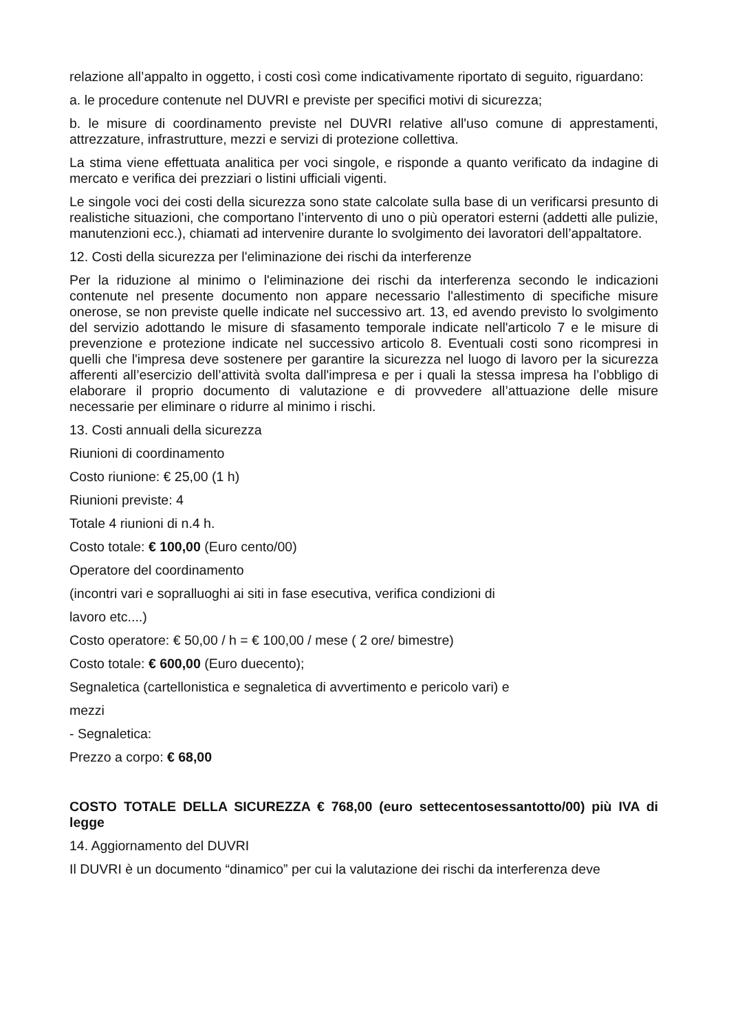relazione all’appalto in oggetto, i costi così come indicativamente riportato di seguito, riguardano:
a. le procedure contenute nel DUVRI e previste per specifici motivi di sicurezza;
b. le misure di coordinamento previste nel DUVRI relative all'uso comune di apprestamenti, attrezzature, infrastrutture, mezzi e servizi di protezione collettiva.
La stima viene effettuata analitica per voci singole, e risponde a quanto verificato da indagine di mercato e verifica dei prezziari o listini ufficiali vigenti.
Le singole voci dei costi della sicurezza sono state calcolate sulla base di un verificarsi presunto di realistiche situazioni, che comportano l’intervento di uno o più operatori esterni (addetti alle pulizie, manutenzioni ecc.), chiamati ad intervenire durante lo svolgimento dei lavoratori dell’appaltatore.
12. Costi della sicurezza per l'eliminazione dei rischi da interferenze
Per la riduzione al minimo o l'eliminazione dei rischi da interferenza secondo le indicazioni contenute nel presente documento non appare necessario l'allestimento di specifiche misure onerose, se non previste quelle indicate nel successivo art. 13, ed avendo previsto lo svolgimento del servizio adottando le misure di sfasamento temporale indicate nell'articolo 7 e le misure di prevenzione e protezione indicate nel successivo articolo 8. Eventuali costi sono ricompresi in quelli che l'impresa deve sostenere per garantire la sicurezza nel luogo di lavoro per la sicurezza afferenti all’esercizio dell’attività svolta dall'impresa e per i quali la stessa impresa ha l’obbligo di elaborare il proprio documento di valutazione e di provvedere all’attuazione delle misure necessarie per eliminare o ridurre al minimo i rischi.
13. Costi annuali della sicurezza
Riunioni di coordinamento
Costo riunione: € 25,00 (1 h)
Riunioni previste: 4
Totale 4 riunioni di n.4 h.
Costo totale: € 100,00 (Euro cento/00)
Operatore del coordinamento
(incontri vari e sopralluoghi ai siti in fase esecutiva, verifica condizioni di
lavoro etc....)
Costo operatore: € 50,00 / h = € 100,00 / mese ( 2 ore/ bimestre)
Costo totale: € 600,00 (Euro duecento);
Segnaletica (cartellonistica e segnaletica di avvertimento e pericolo vari) e
mezzi
- Segnaletica:
Prezzo a corpo: € 68,00
COSTO TOTALE DELLA SICUREZZA € 768,00 (euro settecentosessantotto/00) più IVA di legge
14. Aggiornamento del DUVRI
Il DUVRI è un documento “dinamico” per cui la valutazione dei rischi da interferenza deve